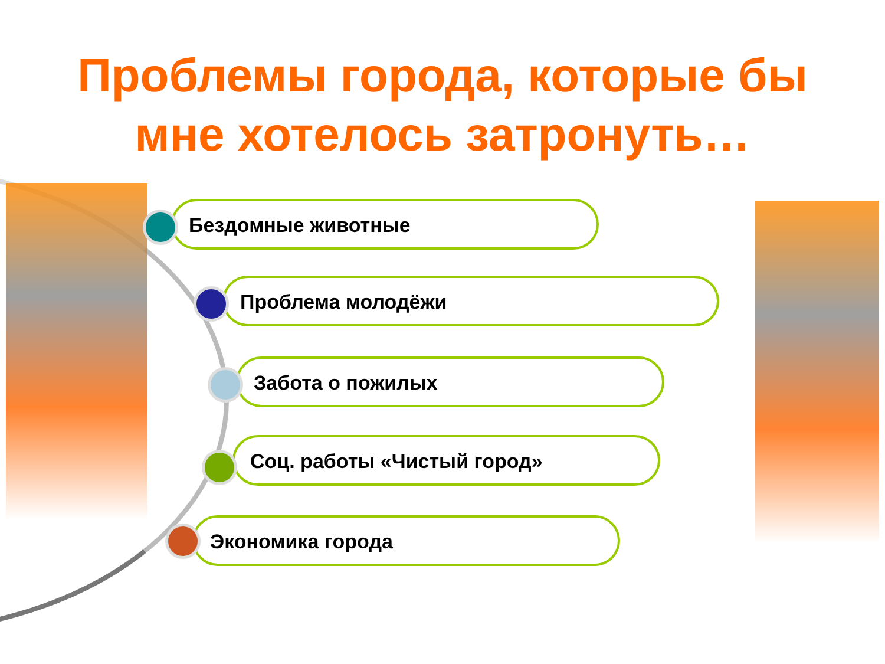Проблемы города, которые бы
мне хотелось затронуть…
Бездомные животные
Проблема молодёжи
Забота о пожилых
Соц. работы «Чистый город»
Экономика города